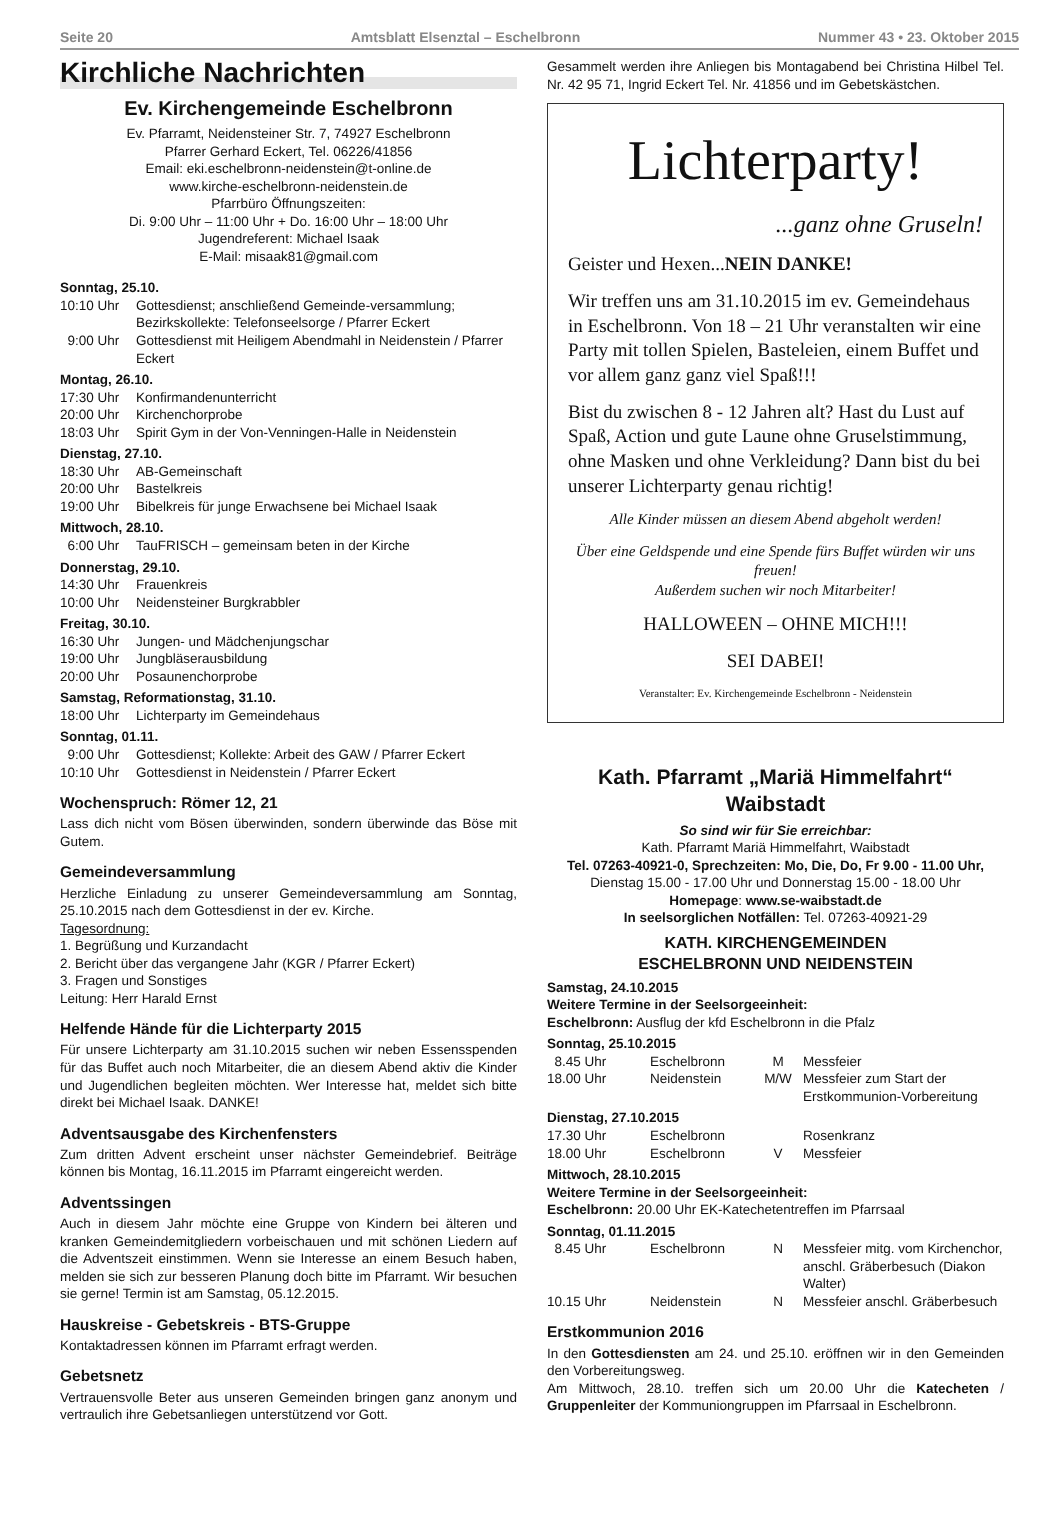Seite 20 Amtsblatt Elsenztal – Eschelbronn Nummer 43 • 23. Oktober 2015
Kirchliche Nachrichten
Ev. Kirchengemeinde Eschelbronn
Ev. Pfarramt, Neidensteiner Str. 7, 74927 Eschelbronn
Pfarrer Gerhard Eckert, Tel. 06226/41856
Email: eki.eschelbronn-neidenstein@t-online.de
www.kirche-eschelbronn-neidenstein.de
Pfarrbüro Öffnungszeiten:
Di. 9:00 Uhr – 11:00 Uhr + Do. 16:00 Uhr – 18:00 Uhr
Jugendreferent: Michael Isaak
E-Mail: misaak81@gmail.com
Sonntag, 25.10.
| 10:10 Uhr | Gottesdienst; anschließend Gemeinde-versammlung; Bezirkskollekte: Telefonseelsorge / Pfarrer Eckert |
| 9:00 Uhr | Gottesdienst mit Heiligem Abendmahl in Neidenstein / Pfarrer Eckert |
Montag, 26.10.
| 17:30 Uhr | Konfirmandenunterricht |
| 20:00 Uhr | Kirchenchorprobe |
| 18:03 Uhr | Spirit Gym in der Von-Venningen-Halle in Neidenstein |
Dienstag, 27.10.
| 18:30 Uhr | AB-Gemeinschaft |
| 20:00 Uhr | Bastelkreis |
| 19:00 Uhr | Bibelkreis für junge Erwachsene bei Michael Isaak |
Mittwoch, 28.10.
| 6:00 Uhr | TauFRISCH – gemeinsam beten in der Kirche |
Donnerstag, 29.10.
| 14:30 Uhr | Frauenkreis |
| 10:00 Uhr | Neidensteiner Burgkrabbler |
Freitag, 30.10.
| 16:30 Uhr | Jungen- und Mädchenjungschar |
| 19:00 Uhr | Jungbläserausbildung |
| 20:00 Uhr | Posaunenchorprobe |
Samstag, Reformationstag, 31.10.
| 18:00 Uhr | Lichterparty im Gemeindehaus |
Sonntag, 01.11.
| 9:00 Uhr | Gottesdienst; Kollekte: Arbeit des GAW / Pfarrer Eckert |
| 10:10 Uhr | Gottesdienst in Neidenstein / Pfarrer Eckert |
Wochenspruch: Römer 12, 21
Lass dich nicht vom Bösen überwinden, sondern überwinde das Böse mit Gutem.
Gemeindeversammlung
Herzliche Einladung zu unserer Gemeindeversammlung am Sonntag, 25.10.2015 nach dem Gottesdienst in der ev. Kirche.
Tagesordnung:
1. Begrüßung und Kurzandacht
2. Bericht über das vergangene Jahr (KGR / Pfarrer Eckert)
3. Fragen und Sonstiges
Leitung: Herr Harald Ernst
Helfende Hände für die Lichterparty 2015
Für unsere Lichterparty am 31.10.2015 suchen wir neben Essensspenden für das Buffet auch noch Mitarbeiter, die an diesem Abend aktiv die Kinder und Jugendlichen begleiten möchten. Wer Interesse hat, meldet sich bitte direkt bei Michael Isaak. DANKE!
Adventsausgabe des Kirchenfensters
Zum dritten Advent erscheint unser nächster Gemeindebrief. Beiträge können bis Montag, 16.11.2015 im Pfarramt eingereicht werden.
Adventssingen
Auch in diesem Jahr möchte eine Gruppe von Kindern bei älteren und kranken Gemeindemitgliedern vorbeischauen und mit schönen Liedern auf die Adventszeit einstimmen. Wenn sie Interesse an einem Besuch haben, melden sie sich zur besseren Planung doch bitte im Pfarramt. Wir besuchen sie gerne! Termin ist am Samstag, 05.12.2015.
Hauskreise - Gebetskreis - BTS-Gruppe
Kontaktadressen können im Pfarramt erfragt werden.
Gebetsnetz
Vertrauensvolle Beter aus unseren Gemeinden bringen ganz anonym und vertraulich ihre Gebetsanliegen unterstützend vor Gott.
Gesammelt werden ihre Anliegen bis Montagabend bei Christina Hilbel Tel. Nr. 42 95 71, Ingrid Eckert Tel. Nr. 41856 und im Gebetskästchen.
Lichterparty!
...ganz ohne Gruseln!
Geister und Hexen...NEIN DANKE!
Wir treffen uns am 31.10.2015 im ev. Gemeindehaus in Eschelbronn. Von 18 – 21 Uhr veranstalten wir eine Party mit tollen Spielen, Basteleien, einem Buffet und vor allem ganz ganz viel Spaß!!!
Bist du zwischen 8 - 12 Jahren alt? Hast du Lust auf Spaß, Action und gute Laune ohne Gruselstimmung, ohne Masken und ohne Verkleidung? Dann bist du bei unserer Lichterparty genau richtig!
Alle Kinder müssen an diesem Abend abgeholt werden!
Über eine Geldspende und eine Spende fürs Buffet würden wir uns freuen!
Außerdem suchen wir noch Mitarbeiter!
HALLOWEEN – OHNE MICH!!!
SEI DABEI!
Veranstalter: Ev. Kirchengemeinde Eschelbronn - Neidenstein
Kath. Pfarramt „Mariä Himmelfahrt“ Waibstadt
So sind wir für Sie erreichbar:
Kath. Pfarramt Mariä Himmelfahrt, Waibstadt
Tel. 07263-40921-0, Sprechzeiten: Mo, Die, Do, Fr 9.00 - 11.00 Uhr,
Dienstag 15.00 - 17.00 Uhr und Donnerstag 15.00 - 18.00 Uhr
Homepage: www.se-waibstadt.de
In seelsorglichen Notfällen: Tel. 07263-40921-29
KATH. KIRCHENGEMEINDEN
ESCHELBRONN UND NEIDENSTEIN
Samstag, 24.10.2015
Weitere Termine in der Seelsorgeeinheit:
Eschelbronn: Ausflug der kfd Eschelbronn in die Pfalz
Sonntag, 25.10.2015
| 8.45 Uhr | Eschelbronn | M | Messfeier |
| 18.00 Uhr | Neidenstein | M/W | Messfeier zum Start der Erstkommunion-Vorbereitung |
Dienstag, 27.10.2015
| 17.30 Uhr | Eschelbronn | | Rosenkranz |
| 18.00 Uhr | Eschelbronn | V | Messfeier |
Mittwoch, 28.10.2015
Weitere Termine in der Seelsorgeeinheit:
Eschelbronn: 20.00 Uhr EK-Katechetentreffen im Pfarrsaal
Sonntag, 01.11.2015
| 8.45 Uhr | Eschelbronn | N | Messfeier mitg. vom Kirchenchor, anschl. Gräberbesuch (Diakon Walter) |
| 10.15 Uhr | Neidenstein | N | Messfeier anschl. Gräberbesuch |
Erstkommunion 2016
In den Gottesdiensten am 24. und 25.10. eröffnen wir in den Gemeinden den Vorbereitungsweg.
Am Mittwoch, 28.10. treffen sich um 20.00 Uhr die Katecheten / Gruppenleiter der Kommuniongruppen im Pfarrsaal in Eschelbronn.